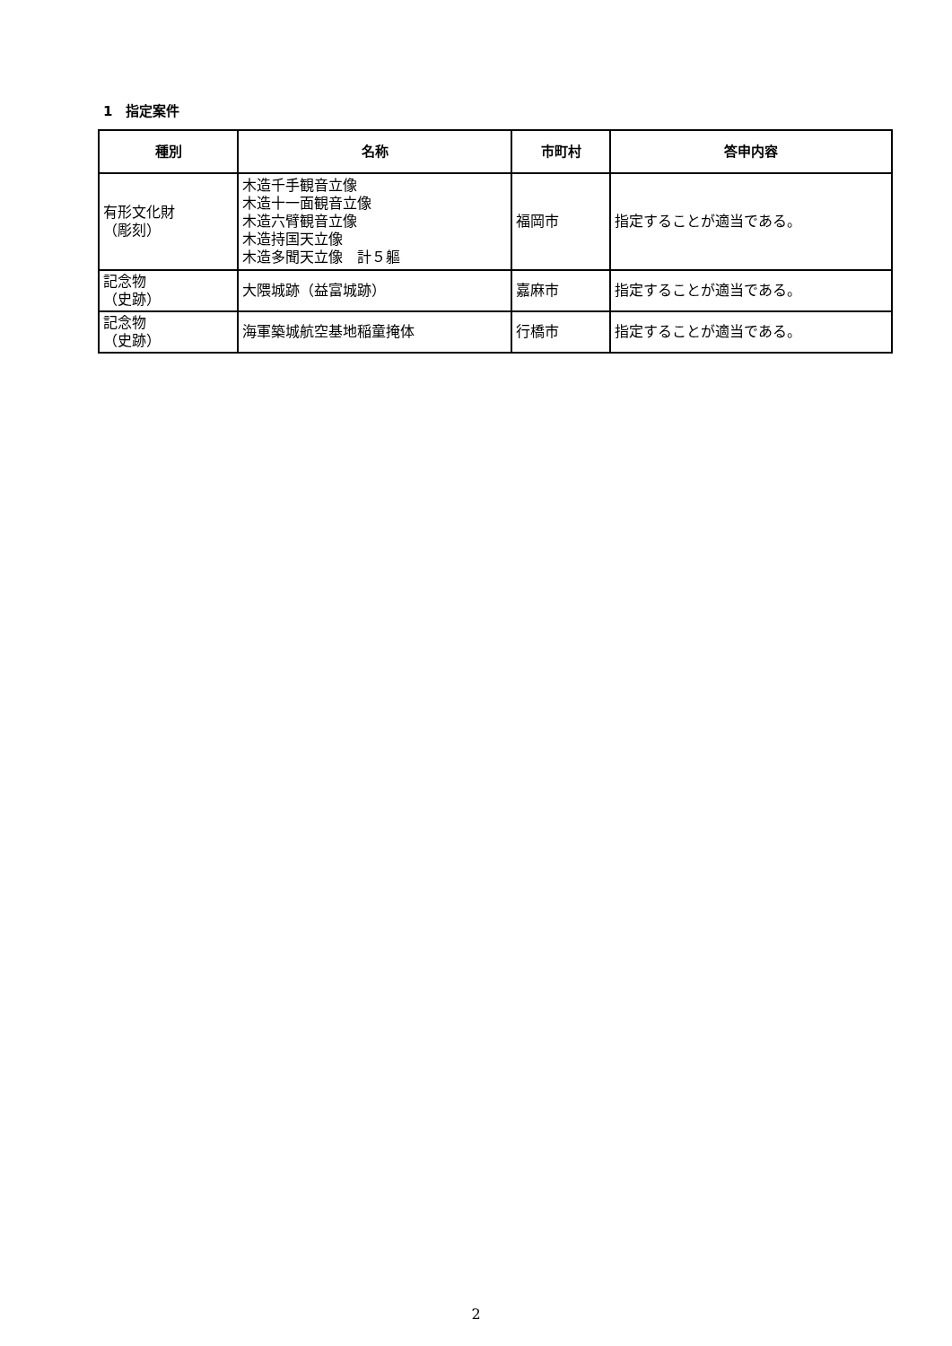1　指定案件
| 種別 | 名称 | 市町村 | 答申内容 |
| --- | --- | --- | --- |
| 有形文化財 （彫刻） | 木造千手観音立像 木造十一面観音立像 木造六臂観音立像 木造持国天立像 木造多聞天立像 計５軀 | 福岡市 | 指定することが適当である。 |
| 記念物 （史跡） | 大隈城跡（益富城跡） | 嘉麻市 | 指定することが適当である。 |
| 記念物 （史跡） | 海軍築城航空基地稲童掩体 | 行橋市 | 指定することが適当である。 |
2